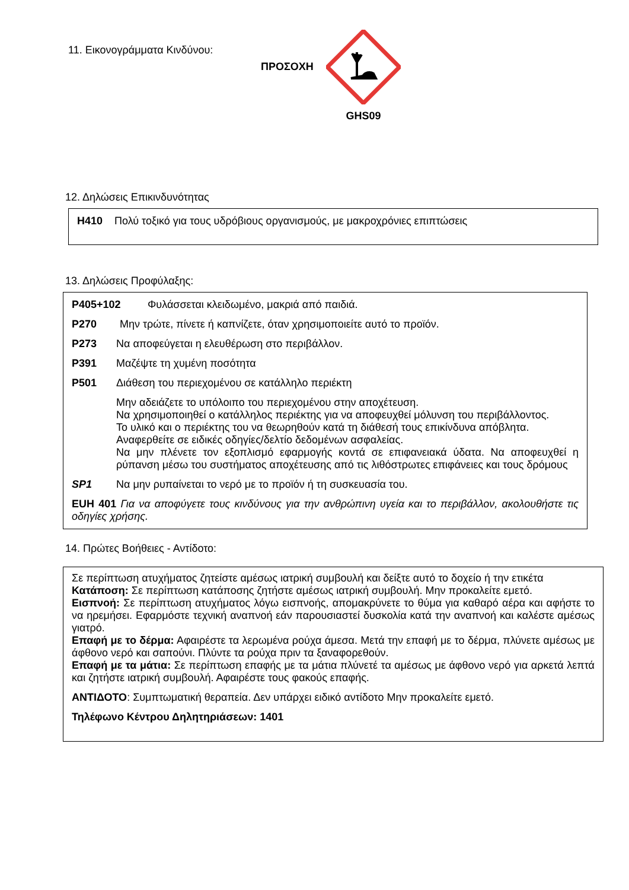11. Εικονογράμματα Κινδύνου:
ΠΡΟΣΟΧΗ
GHS09
12. Δηλώσεις Επικινδυνότητας
H410 Πολύ τοξικό για τους υδρόβιους οργανισμούς, με μακροχρόνιες επιπτώσεις
13. Δηλώσεις Προφύλαξης:
P405+102 Φυλάσσεται κλειδωμένο, μακριά από παιδιά.
P270 Μην τρώτε, πίνετε ή καπνίζετε, όταν χρησιμοποιείτε αυτό το προϊόν.
P273 Να αποφεύγεται η ελευθέρωση στο περιβάλλον.
P391 Μαζέψτε τη χυμένη ποσότητα
P501 Διάθεση του περιεχομένου σε κατάλληλο περιέκτη
Μην αδειάζετε το υπόλοιπο του περιεχομένου στην αποχέτευση.
Να χρησιμοποιηθεί ο κατάλληλος περιέκτης για να αποφευχθεί μόλυνση του περιβάλλοντος.
Το υλικό και ο περιέκτης του να θεωρηθούν κατά τη διάθεσή τους επικίνδυνα απόβλητα.
Αναφερθείτε σε ειδικές οδηγίες/δελτίο δεδομένων ασφαλείας.
Να μην πλένετε τον εξοπλισμό εφαρμογής κοντά σε επιφανειακά ύδατα. Να αποφευχθεί η ρύπανση μέσω του συστήματος αποχέτευσης από τις λιθόστρωτες επιφάνειες και τους δρόμους
SP1 Να μην ρυπαίνεται το νερό με το προϊόν ή τη συσκευασία του.
EUH 401 Για να αποφύγετε τους κινδύνους για την ανθρώπινη υγεία και το περιβάλλον, ακολουθήστε τις οδηγίες χρήσης.
14. Πρώτες Βοήθειες - Αντίδοτο:
Σε περίπτωση ατυχήματος ζητείστε αμέσως ιατρική συμβουλή και δείξτε αυτό το δοχείο ή την ετικέτα
Κατάποση: Σε περίπτωση κατάποσης ζητήστε αμέσως ιατρική συμβουλή. Μην προκαλείτε εμετό.
Εισπνοή: Σε περίπτωση ατυχήματος λόγω εισπνοής, απομακρύνετε το θύμα για καθαρό αέρα και αφήστε το να ηρεμήσει. Εφαρμόστε τεχνική αναπνοή εάν παρουσιαστεί δυσκολία κατά την αναπνοή και καλέστε αμέσως γιατρό.
Επαφή με το δέρμα: Αφαιρέστε τα λερωμένα ρούχα άμεσα. Μετά την επαφή με το δέρμα, πλύνετε αμέσως με άφθονο νερό και σαπούνι. Πλύντε τα ρούχα πριν τα ξαναφορεθούν.
Επαφή με τα μάτια: Σε περίπτωση επαφής με τα μάτια πλύνετέ τα αμέσως με άφθονο νερό για αρκετά λεπτά και ζητήστε ιατρική συμβουλή. Αφαιρέστε τους φακούς επαφής.
ΑΝΤΙΔΟΤΟ: Συμπτωματική θεραπεία. Δεν υπάρχει ειδικό αντίδοτο Μην προκαλείτε εμετό.
Τηλέφωνο Κέντρου Δηλητηριάσεων: 1401